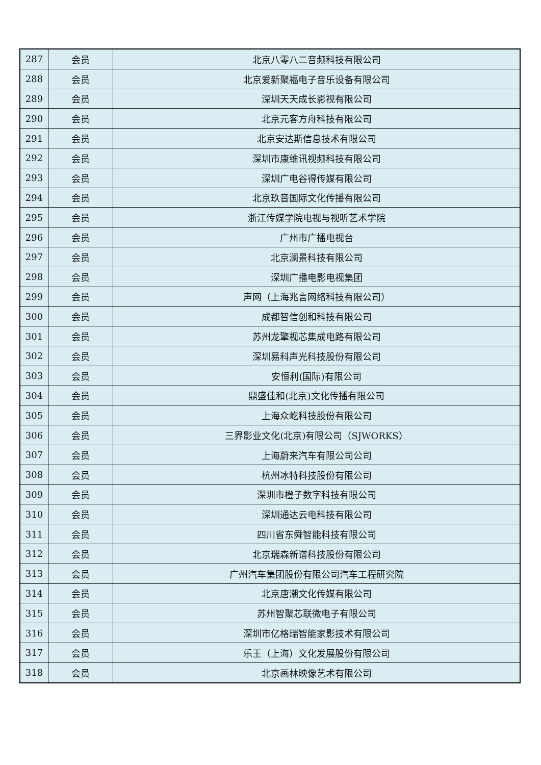| 287 | 会员 | 北京八零八二音频科技有限公司 |
| 288 | 会员 | 北京爱新聚福电子音乐设备有限公司 |
| 289 | 会员 | 深圳天天成长影视有限公司 |
| 290 | 会员 | 北京元客方舟科技有限公司 |
| 291 | 会员 | 北京安达斯信息技术有限公司 |
| 292 | 会员 | 深圳市康维讯视频科技有限公司 |
| 293 | 会员 | 深圳广电谷得传媒有限公司 |
| 294 | 会员 | 北京玖音国际文化传播有限公司 |
| 295 | 会员 | 浙江传媒学院电视与视听艺术学院 |
| 296 | 会员 | 广州市广播电视台 |
| 297 | 会员 | 北京澜景科技有限公司 |
| 298 | 会员 | 深圳广播电影电视集团 |
| 299 | 会员 | 声网（上海兆言网络科技有限公司） |
| 300 | 会员 | 成都智信创和科技有限公司 |
| 301 | 会员 | 苏州龙擎视芯集成电路有限公司 |
| 302 | 会员 | 深圳易科声光科技股份有限公司 |
| 303 | 会员 | 安恒利(国际)有限公司 |
| 304 | 会员 | 鼎盛佳和(北京)文化传播有限公司 |
| 305 | 会员 | 上海众屹科技股份有限公司 |
| 306 | 会员 | 三界影业文化(北京)有限公司（SJWORKS） |
| 307 | 会员 | 上海蔚来汽车有限公司公司 |
| 308 | 会员 | 杭州冰特科技股份有限公司 |
| 309 | 会员 | 深圳市橙子数字科技有限公司 |
| 310 | 会员 | 深圳通达云电科技有限公司 |
| 311 | 会员 | 四川省东舜智能科技有限公司 |
| 312 | 会员 | 北京瑞森新谱科技股份有限公司 |
| 313 | 会员 | 广州汽车集团股份有限公司汽车工程研究院 |
| 314 | 会员 | 北京唐潮文化传媒有限公司 |
| 315 | 会员 | 苏州智聚芯联微电子有限公司 |
| 316 | 会员 | 深圳市亿格瑞智能家影技术有限公司 |
| 317 | 会员 | 乐王（上海）文化发展股份有限公司 |
| 318 | 会员 | 北京画林映像艺术有限公司 |